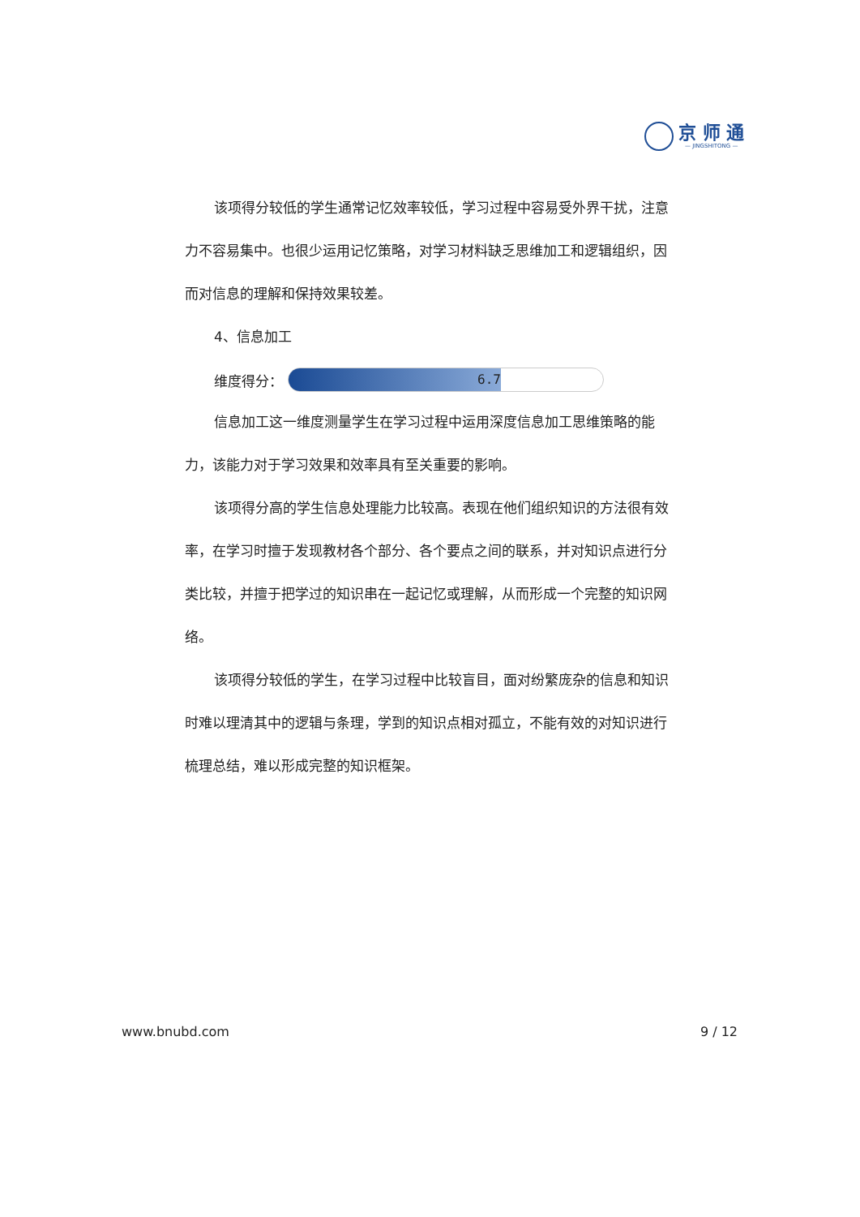京 师 通
— JINGSHITONG —
该项得分较低的学生通常记忆效率较低，学习过程中容易受外界干扰，注意力不容易集中。也很少运用记忆策略，对学习材料缺乏思维加工和逻辑组织，因而对信息的理解和保持效果较差。
4、信息加工
维度得分：
6.7
信息加工这一维度测量学生在学习过程中运用深度信息加工思维策略的能力，该能力对于学习效果和效率具有至关重要的影响。
该项得分高的学生信息处理能力比较高。表现在他们组织知识的方法很有效率，在学习时擅于发现教材各个部分、各个要点之间的联系，并对知识点进行分类比较，并擅于把学过的知识串在一起记忆或理解，从而形成一个完整的知识网络。
该项得分较低的学生，在学习过程中比较盲目，面对纷繁庞杂的信息和知识时难以理清其中的逻辑与条理，学到的知识点相对孤立，不能有效的对知识进行梳理总结，难以形成完整的知识框架。
www.bnubd.com 9 / 12